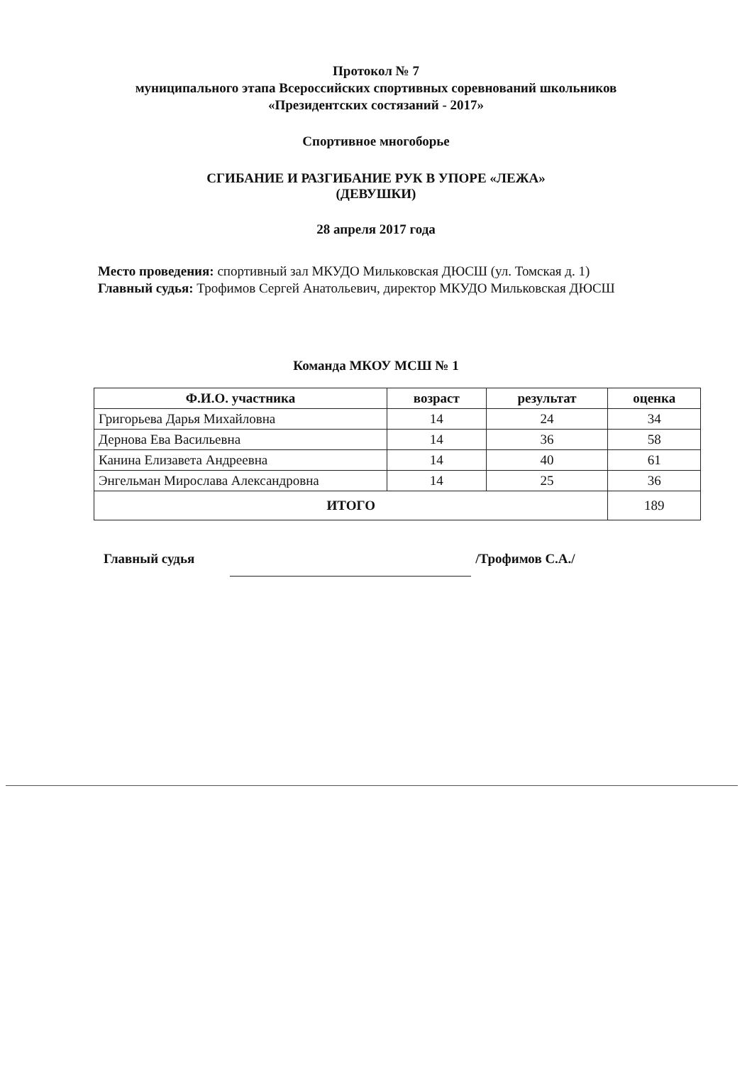Протокол № 7
муниципального этапа Всероссийских спортивных соревнований школьников
«Президентских состязаний - 2017»
Спортивное многоборье
СГИБАНИЕ И РАЗГИБАНИЕ РУК В УПОРЕ «ЛЕЖА»
(ДЕВУШКИ)
28 апреля 2017 года
Место проведения: спортивный зал МКУДО Мильковская ДЮСШ (ул. Томская д. 1)
Главный судья: Трофимов Сергей Анатольевич, директор МКУДО Мильковская ДЮСШ
Команда МКОУ МСШ № 1
| Ф.И.О. участника | возраст | результат | оценка |
| --- | --- | --- | --- |
| Григорьева Дарья Михайловна | 14 | 24 | 34 |
| Дернова Ева Васильевна | 14 | 36 | 58 |
| Канина Елизавета Андреевна | 14 | 40 | 61 |
| Энгельман Мирослава Александровна | 14 | 25 | 36 |
| ИТОГО | | | 189 |
Главный судья /Трофимов С.А./